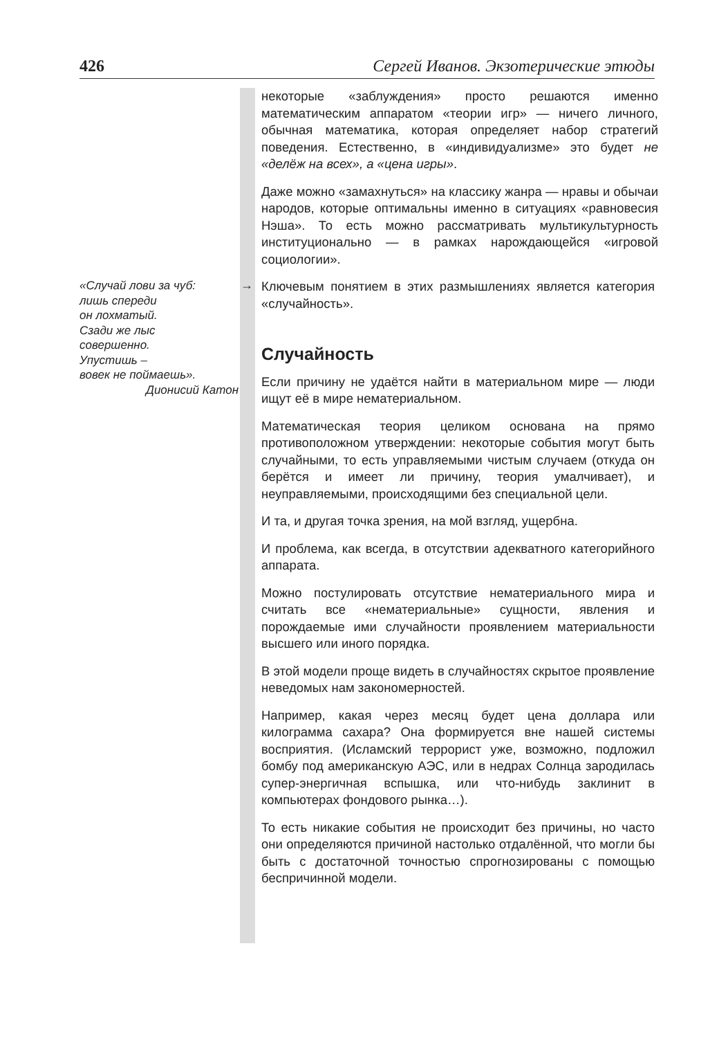426 Сергей Иванов. Экзотерические этюды
некоторые «заблуждения» просто решаются именно математическим аппаратом «теории игр» — ничего личного, обычная математика, которая определяет набор стратегий поведения. Естественно, в «индивидуализме» это будет не «делёж на всех», а «цена игры».
Даже можно «замахнуться» на классику жанра — нравы и обычаи народов, которые оптимальны именно в ситуациях «равновесия Нэша». То есть можно рассматривать мультикультурность институционально — в рамках нарождающейся «игровой социологии».
«Случай лови за чуб:
лишь спереди
он лохматый.
Сзади же лыс
совершенно.
Упустишь –
вовек не поймаешь».
Дионисий Катон
→
Ключевым понятием в этих размышлениях является категория «случайность».
Случайность
Если причину не удаётся найти в материальном мире — люди ищут её в мире нематериальном.
Математическая теория целиком основана на прямо противоположном утверждении: некоторые события могут быть случайными, то есть управляемыми чистым случаем (откуда он берётся и имеет ли причину, теория умалчивает), и неуправляемыми, происходящими без специальной цели.
И та, и другая точка зрения, на мой взгляд, ущербна.
И проблема, как всегда, в отсутствии адекватного категорийного аппарата.
Можно постулировать отсутствие нематериального мира и считать все «нематериальные» сущности, явления и порождаемые ими случайности проявлением материальности высшего или иного порядка.
В этой модели проще видеть в случайностях скрытое проявление неведомых нам закономерностей.
Например, какая через месяц будет цена доллара или килограмма сахара? Она формируется вне нашей системы восприятия. (Исламский террорист уже, возможно, подложил бомбу под американскую АЭС, или в недрах Солнца зародилась супер-энергичная вспышка, или что-нибудь заклинит в компьютерах фондового рынка…).
То есть никакие события не происходит без причины, но часто они определяются причиной настолько отдалённой, что могли бы быть с достаточной точностью спрогнозированы с помощью беспричинной модели.